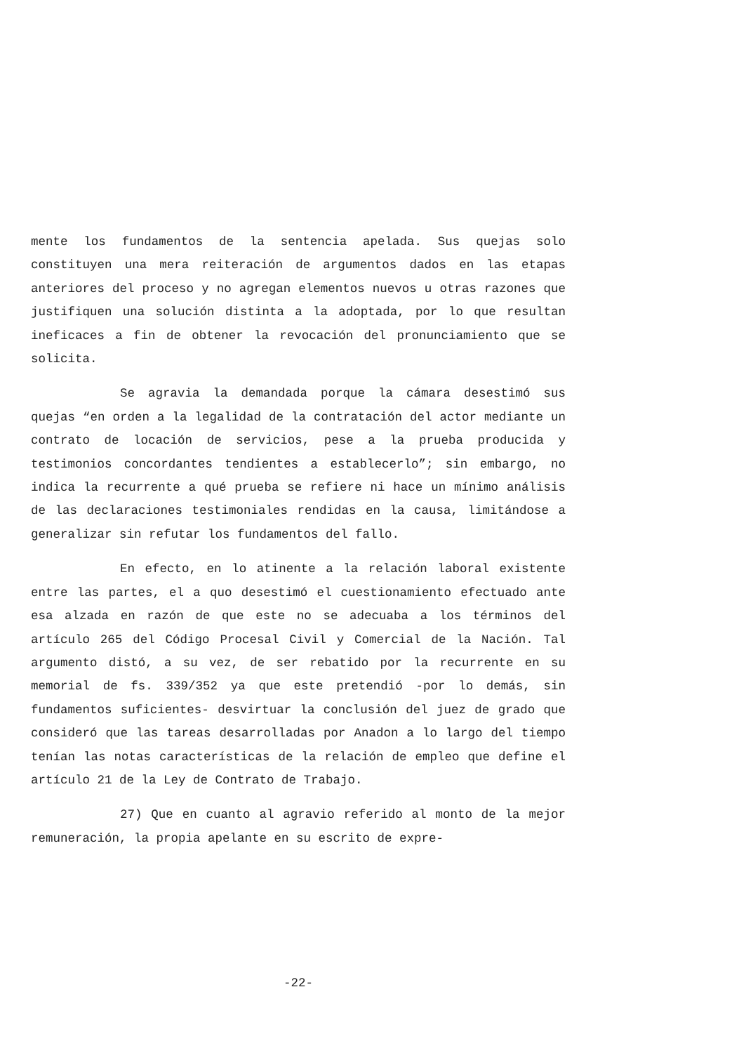mente los fundamentos de la sentencia apelada. Sus quejas solo constituyen una mera reiteración de argumentos dados en las etapas anteriores del proceso y no agregan elementos nuevos u otras razones que justifiquen una solución distinta a la adoptada, por lo que resultan ineficaces a fin de obtener la revocación del pronunciamiento que se solicita.
Se agravia la demandada porque la cámara desestimó sus quejas “en orden a la legalidad de la contratación del actor mediante un contrato de locación de servicios, pese a la prueba producida y testimonios concordantes tendientes a establecerlo”; sin embargo, no indica la recurrente a qué prueba se refiere ni hace un mínimo análisis de las declaraciones testimoniales rendidas en la causa, limitándose a generalizar sin refutar los fundamentos del fallo.
En efecto, en lo atinente a la relación laboral existente entre las partes, el a quo desestimó el cuestionamiento efectuado ante esa alzada en razón de que este no se adecuaba a los términos del artículo 265 del Código Procesal Civil y Comercial de la Nación. Tal argumento distó, a su vez, de ser rebatido por la recurrente en su memorial de fs. 339/352 ya que este pretendió -por lo demás, sin fundamentos suficientes- desvirtuar la conclusión del juez de grado que consideró que las tareas desarrolladas por Anadon a lo largo del tiempo tenían las notas características de la relación de empleo que define el artículo 21 de la Ley de Contrato de Trabajo.
27) Que en cuanto al agravio referido al monto de la mejor remuneración, la propia apelante en su escrito de expre-
-22-